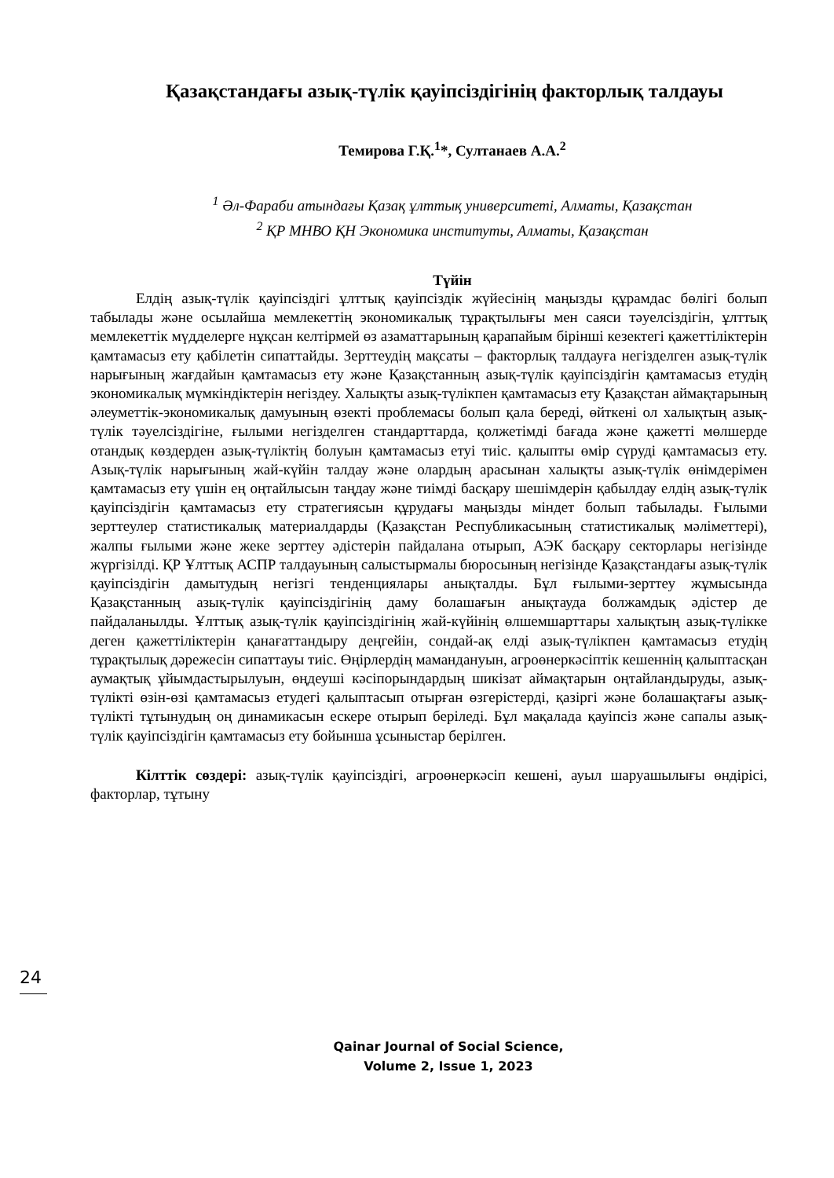Қазақстандағы азық-түлік қауіпсіздігінің факторлық талдауы
Темирова Г.Қ.<sup>1</sup>*, Султанаев А.А.<sup>2</sup>
<sup>1</sup> Әл-Фараби атындағы Қазақ ұлттық университеті, Алматы, Қазақстан
<sup>2</sup> ҚР МНВО ҚН Экономика институты, Алматы, Қазақстан
Түйін
Елдің азық-түлік қауіпсіздігі ұлттық қауіпсіздік жүйесінің маңызды құрамдас бөлігі болып табылады және осылайша мемлекеттің экономикалық тұрақтылығы мен саяси тәуелсіздігін, ұлттық мемлекеттік мүдделерге нұқсан келтірмей өз азаматтарының қарапайым бірінші кезектегі қажеттіліктерін қамтамасыз ету қабілетін сипаттайды. Зерттеудің мақсаты – факторлық талдауға негізделген азық-түлік нарығының жағдайын қамтамасыз ету және Қазақстанның азық-түлік қауіпсіздігін қамтамасыз етудің экономикалық мүмкіндіктерін негіздеу. Халықты азық-түлікпен қамтамасыз ету Қазақстан аймақтарының әлеуметтік-экономикалық дамуының өзекті проблемасы болып қала береді, өйткені ол халықтың азық-түлік тәуелсіздігіне, ғылыми негізделген стандарттарда, қолжетімді бағада және қажетті мөлшерде отандық көздерден азық-түліктің болуын қамтамасыз етуі тиіс. қалыпты өмір сүруді қамтамасыз ету. Азық-түлік нарығының жай-күйін талдау және олардың арасынан халықты азық-түлік өнімдерімен қамтамасыз ету үшін ең оңтайлысын таңдау және тиімді басқару шешімдерін қабылдау елдің азық-түлік қауіпсіздігін қамтамасыз ету стратегиясын құрудағы маңызды міндет болып табылады. Ғылыми зерттеулер статистикалық материалдарды (Қазақстан Республикасының статистикалық мәліметтері), жалпы ғылыми және жеке зерттеу әдістерін пайдалана отырып, АЭК басқару секторлары негізінде жүргізілді. ҚР Ұлттық АСПР талдауының салыстырмалы бюросының негізінде Қазақстандағы азық-түлік қауіпсіздігін дамытудың негізгі тенденциялары анықталды. Бұл ғылыми-зерттеу жұмысында Қазақстанның азық-түлік қауіпсіздігінің даму болашағын анықтауда болжамдық әдістер де пайдаланылды. Ұлттық азық-түлік қауіпсіздігінің жай-күйінің өлшемшарттары халықтың азық-түлікке деген қажеттіліктерін қанағаттандыру деңгейін, сондай-ақ елді азық-түлікпен қамтамасыз етудің тұрақтылық дәрежесін сипаттауы тиіс. Өңірлердің мамандануын, агроөнеркәсіптік кешеннің қалыптасқан аумақтық ұйымдастырылуын, өңдеуші кәсіпорындардың шикізат аймақтарын оңтайландыруды, азық-түлікті өзін-өзі қамтамасыз етудегі қалыптасып отырған өзгерістерді, қазіргі және болашақтағы азық-түлікті тұтынудың оң динамикасын ескере отырып беріледі. Бұл мақалада қауіпсіз және сапалы азық-түлік қауіпсіздігін қамтамасыз ету бойынша ұсыныстар берілген.
Кілттік сөздері: азық-түлік қауіпсіздігі, агроөнеркәсіп кешені, ауыл шаруашылығы өндірісі, факторлар, тұтыну
24
Qainar Journal of Social Science,
Volume 2, Issue 1, 2023